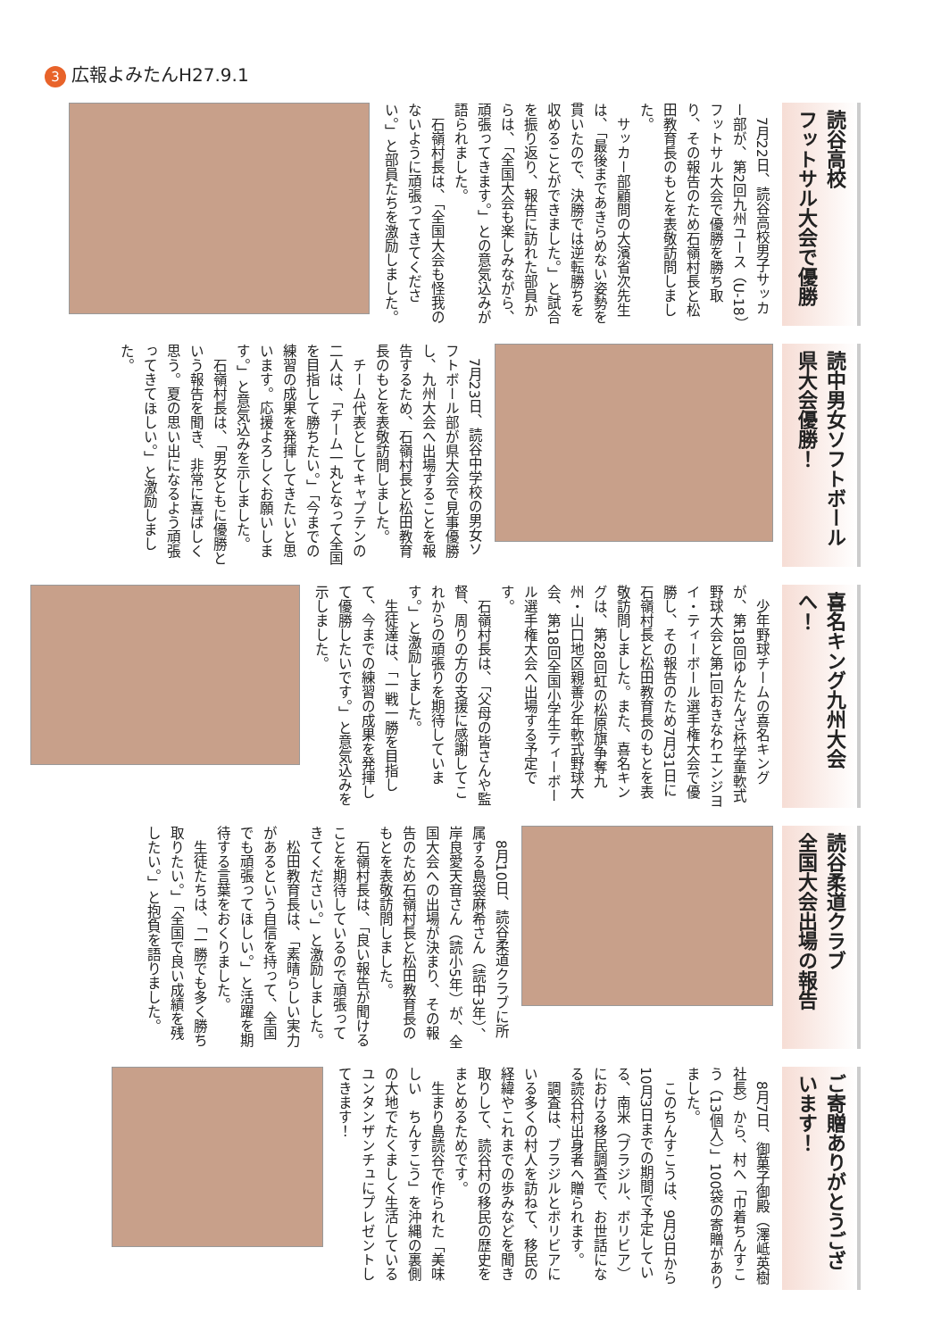3 広報よみたんH27.9.1
読谷高校
フットサル大会で優勝
7月22日、読谷高校男子サッカー部が、第2回九州ユース（U-18）フットサル大会で優勝を勝ち取り、その報告のため石嶺村長と松田教育長のもとを表敬訪問しました。
サッカー部顧問の大濱省次先生は、「最後まであきらめない姿勢を貫いたので、決勝では逆転勝ちを収めることができました。」と試合を振り返り、報告に訪れた部員からは、「全国大会も楽しみながら、頑張ってきます。」との意気込みが語られました。
石嶺村長は、「全国大会も怪我のないように頑張ってきてください。」と部員たちを激励しました。
読中男女ソフトボール
県大会優勝！
7月23日、読谷中学校の男女ソフトボール部が県大会で見事優勝し、九州大会へ出場することを報告するため、石嶺村長と松田教育長のもとを表敬訪問しました。
チーム代表としてキャプテンの二人は、「チーム一丸となって全国を目指して勝ちたい。」「今までの練習の成果を発揮してきたいと思います。応援よろしくお願いします。」と意気込みを示しました。
石嶺村長は、「男女ともに優勝という報告を聞き、非常に喜ばしく思う。夏の思い出になるよう頑張ってきてほしい。」と激励しました。
喜名キング九州大会へ！
少年野球チームの喜名キングが、第18回ゆんたんざ杯学童軟式野球大会と第1回おきなわエンジヨイ・ティーボール選手権大会で優勝し、その報告のため7月31日に石嶺村長と松田教育長のもとを表敬訪問しました。また、喜名キングは、第28回虹の松原旗争奪九州・山口地区親善少年軟式野球大会、第18回全国小学生ティーボール選手権大会へ出場する予定です。
石嶺村長は、「父母の皆さんや監督、周りの方の支援に感謝してこれからの頑張りを期待しています。」と激励しました。
生徒達は、「一戦一勝を目指して、今までの練習の成果を発揮して優勝したいです。」と意気込みを示しました。
読谷柔道クラブ
全国大会出場の報告
8月10日、読谷柔道クラブに所属する島袋麻希さん（読中3年）、岸良愛天音さん（読小5年）が、全国大会への出場が決まり、その報告のため石嶺村長と松田教育長のもとを表敬訪問しました。
石嶺村長は、「良い報告が聞けることを期待しているので頑張ってきてください。」と激励しました。
松田教育長は、「素晴らしい実力があるという自信を持って、全国でも頑張ってほしい。」と活躍を期待する言葉をおくりました。
生徒たちは、「一勝でも多く勝ち取りたい。」「全国で良い成績を残したい。」と抱負を語りました。
ご寄贈ありがとうございます！
8月7日、御菓子御殿（澤岻英樹社長）から、村へ「巾着ちんすこう（13個入）」100袋の寄贈がありました。
このちんすこうは、9月3日から10月3日までの期間で予定している、南米（ブラジル、ボリビア）における移民調査で、お世話になる読谷村出身者へ贈られます。
調査は、ブラジルとボリビアにいる多くの村人を訪ねて、移民の経緯やこれまでの歩みなどを聞き取りして、読谷村の移民の歴史をまとめるためです。
生まり島読谷で作られた「美味しい　ちんすこう」を沖縄の裏側の大地でたくましく生活しているユンタンザンチュにプレゼントしてきます！